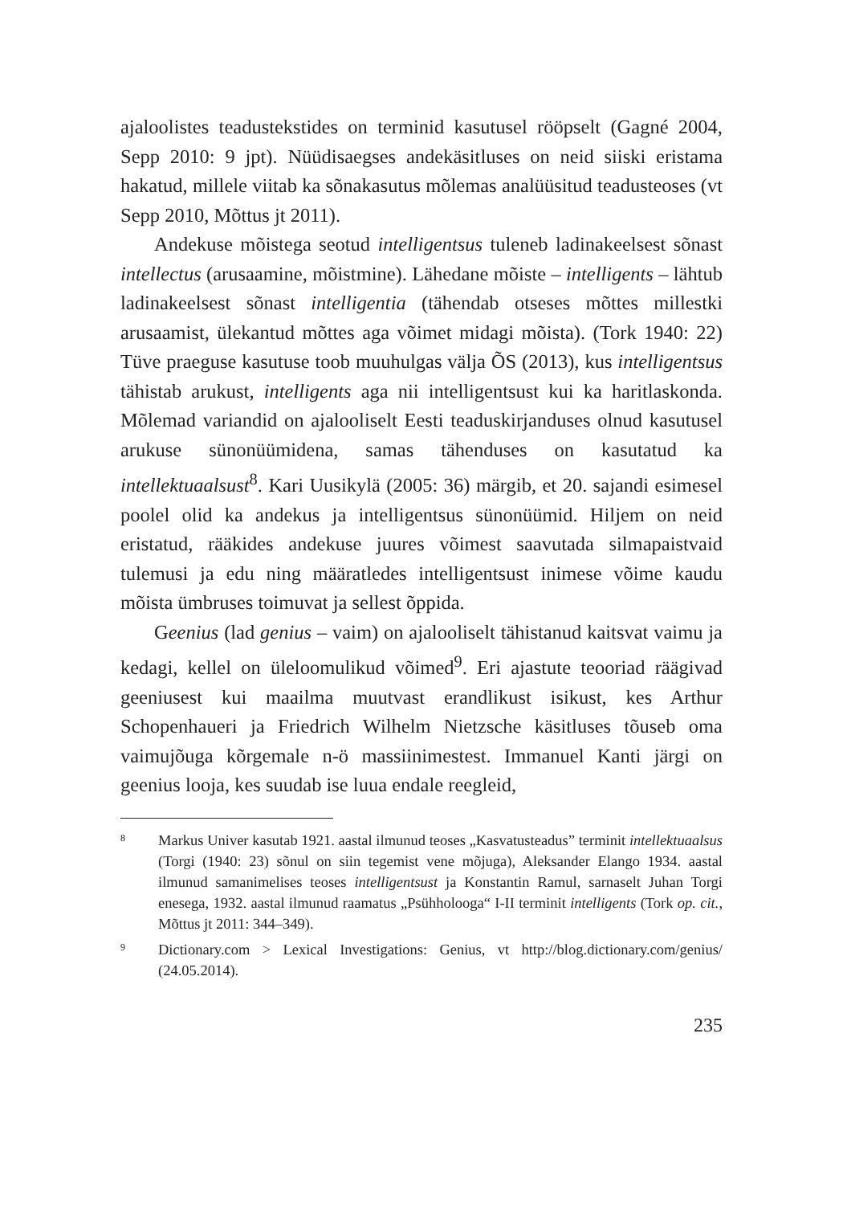ajaloolistes teadustekstides on terminid kasutusel rööpselt (Gagné 2004, Sepp 2010: 9 jpt). Nüüdisaegses andekäsitluses on neid siiski eristama hakatud, millele viitab ka sõnakasutus mõlemas analüüsitud teadusteoses (vt Sepp 2010, Mõttus jt 2011).
Andekuse mõistega seotud intelligentsus tuleneb ladinakeelsest sõnast intellectus (arusaamine, mõistmine). Lähedane mõiste – intelligents – lähtub ladinakeelsest sõnast intelligentia (tähendab otseses mõttes millestki arusaamist, ülekantud mõttes aga võimet midagi mõista). (Tork 1940: 22) Tüve praeguse kasutuse toob muuhulgas välja ÕS (2013), kus intelligentsus tähistab arukust, intelligents aga nii intelligentsust kui ka haritlaskonda. Mõlemad variandid on ajalooliselt Eesti teaduskirjanduses olnud kasutusel arukuse sünonüümidena, samas tähenduses on kasutatud ka intellektuaalsust<sup>8</sup>. Kari Uusikylä (2005: 36) märgib, et 20. sajandi esimesel poolel olid ka andekus ja intelligentsus sünonüümid. Hiljem on neid eristatud, rääkides andekuse juures võimest saavutada silmapaistvaid tulemusi ja edu ning määratledes intelligentsust inimese võime kaudu mõista ümbruses toimuvat ja sellest õppida.
Geenius (lad genius – vaim) on ajalooliselt tähistanud kaitsvat vaimu ja kedagi, kellel on üleloomulikud võimed<sup>9</sup>. Eri ajastute teooriad räägivad geeniusest kui maailma muutvast erandlikust isikust, kes Arthur Schopenhaueri ja Friedrich Wilhelm Nietzsche käsitluses tõuseb oma vaimujõuga kõrgemale n-ö massiinimestest. Immanuel Kanti järgi on geenius looja, kes suudab ise luua endale reegleid,
8 Markus Univer kasutab 1921. aastal ilmunud teoses „Kasvatusteadus” terminit intellektuaalsus (Torgi (1940: 23) sõnul on siin tegemist vene mõjuga), Aleksander Elango 1934. aastal ilmunud samanimelises teoses intelligentsust ja Konstantin Ramul, sarnaselt Juhan Torgi enesega, 1932. aastal ilmunud raamatus „Psühholooga“ I-II terminit intelligents (Tork op. cit., Mõttus jt 2011: 344–349).
9 Dictionary.com > Lexical Investigations: Genius, vt http://blog.dictionary.com/genius/ (24.05.2014).
235